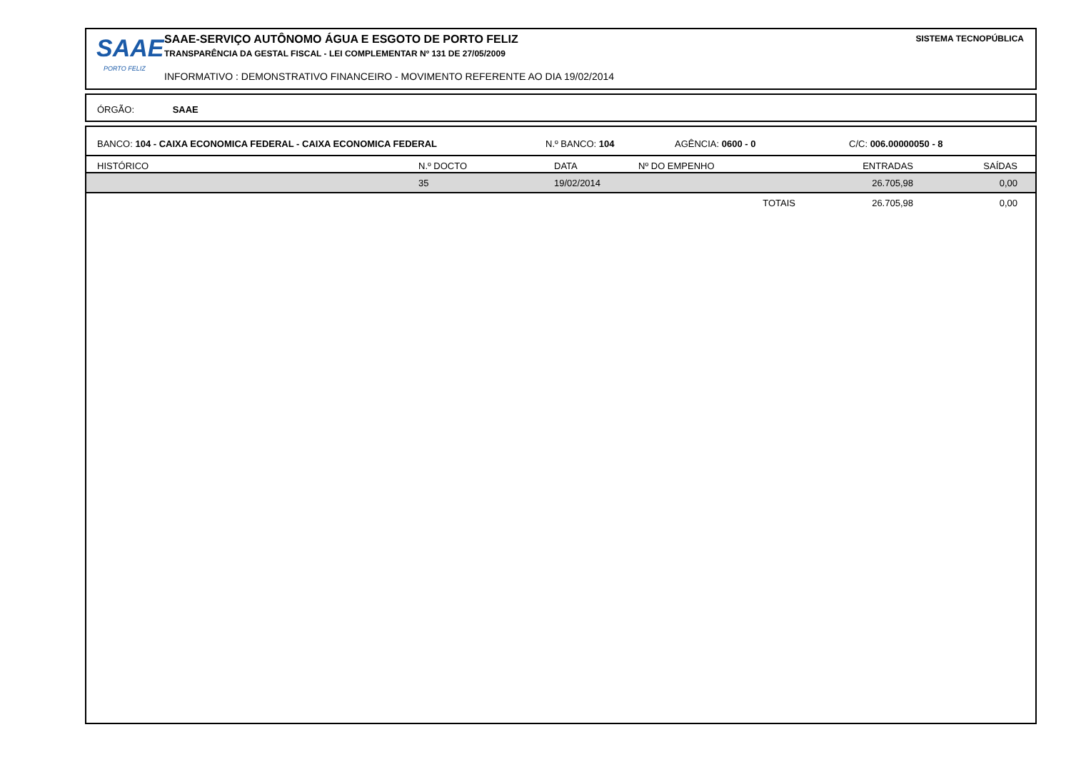SAAE
PORTO FELIZ
SAAE-SERVIÇO AUTÔNOMO ÁGUA E ESGOTO DE PORTO FELIZ
TRANSPARÊNCIA DA GESTAL FISCAL - LEI COMPLEMENTAR Nº 131 DE 27/05/2009
INFORMATIVO : DEMONSTRATIVO FINANCEIRO - MOVIMENTO REFERENTE AO DIA 19/02/2014
SISTEMA TECNOPÚBLICA
ÓRGÃO: SAAE
BANCO: 104 - CAIXA ECONOMICA FEDERAL - CAIXA ECONOMICA FEDERAL N.º BANCO: 104 AGÊNCIA: 0600 - 0 C/C: 006.00000050 - 8
| HISTÓRICO | N.º DOCTO | DATA | Nº DO EMPENHO | ENTRADAS | SAÍDAS |
| --- | --- | --- | --- | --- | --- |
| | 35 | 19/02/2014 | | 26.705,98 | 0,00 |
| | | | TOTAIS | 26.705,98 | 0,00 |